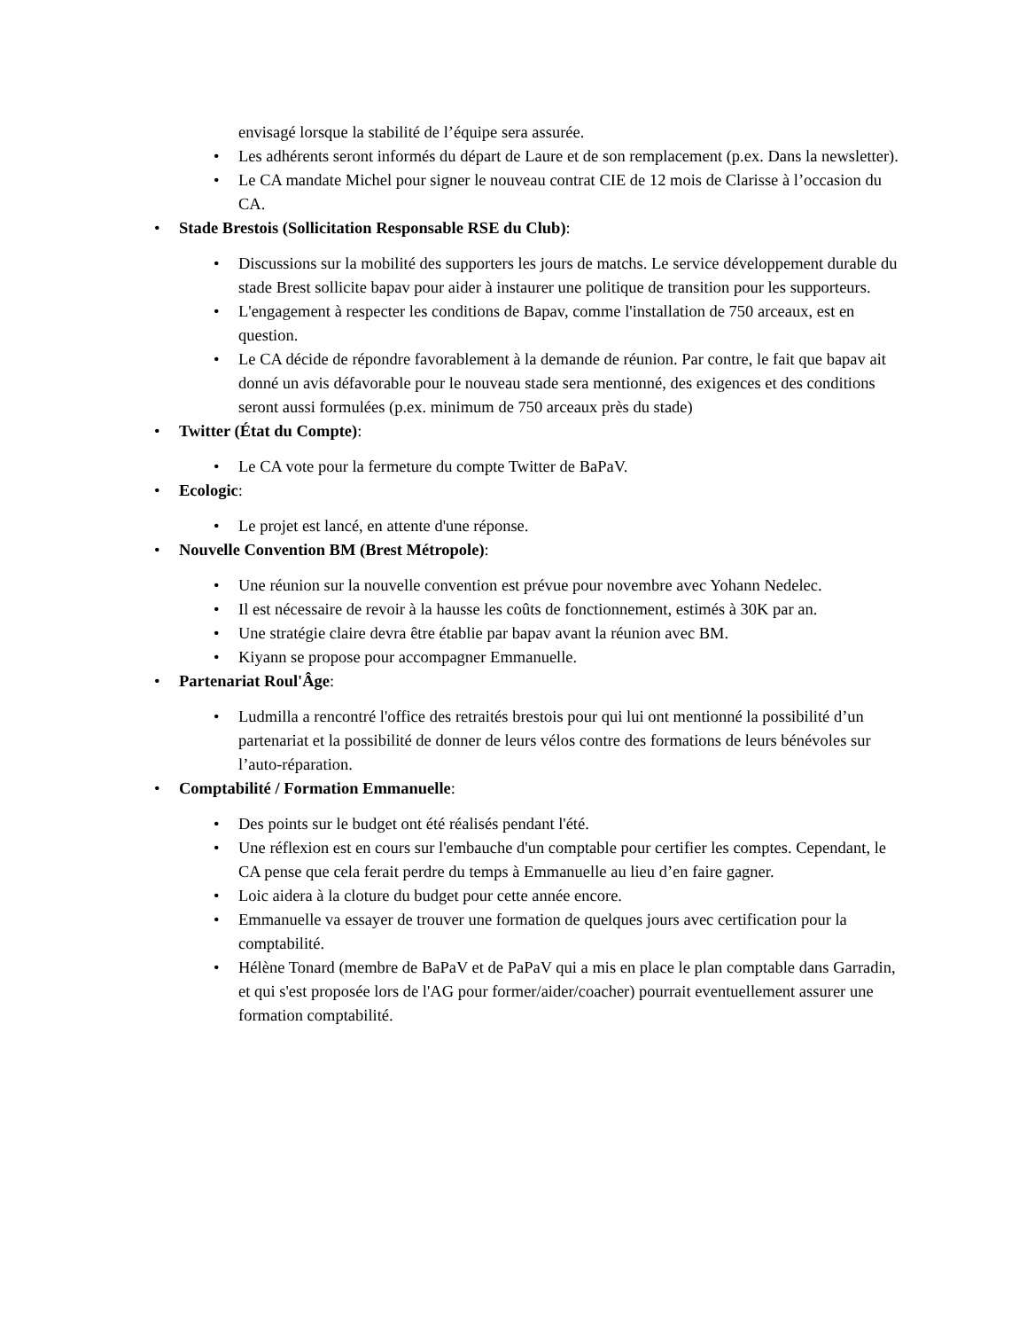envisagé lorsque la stabilité de l’équipe sera assurée.
• Les adhérents seront informés du départ de Laure et de son remplacement (p.ex. Dans la newsletter).
• Le CA mandate Michel pour signer le nouveau contrat CIE de 12 mois de Clarisse à l’occasion du CA.
• Stade Brestois (Sollicitation Responsable RSE du Club):
• Discussions sur la mobilité des supporters les jours de matchs. Le service développement durable du stade Brest sollicite bapav pour aider à instaurer une politique de transition pour les supporteurs.
• L'engagement à respecter les conditions de Bapav, comme l'installation de 750 arceaux, est en question.
• Le CA décide de répondre favorablement à la demande de réunion. Par contre, le fait que bapav ait donné un avis défavorable pour le nouveau stade sera mentionné, des exigences et des conditions seront aussi formulées (p.ex. minimum de 750 arceaux près du stade)
• Twitter (État du Compte):
• Le CA vote pour la fermeture du compte Twitter de BaPaV.
• Ecologic:
• Le projet est lancé, en attente d'une réponse.
• Nouvelle Convention BM (Brest Métropole):
• Une réunion sur la nouvelle convention est prévue pour novembre avec Yohann Nedelec.
• Il est nécessaire de revoir à la hausse les coûts de fonctionnement, estimés à 30K par an.
• Une stratégie claire devra être établie par bapav avant la réunion avec BM.
• Kiyann se propose pour accompagner Emmanuelle.
• Partenariat Roul'Âge:
• Ludmilla a rencontré l'office des retraités brestois pour qui lui ont mentionné la possibilité d’un partenariat et la possibilité de donner de leurs vélos contre des formations de leurs bénévoles sur l’auto-réparation.
• Comptabilité / Formation Emmanuelle:
• Des points sur le budget ont été réalisés pendant l'été.
• Une réflexion est en cours sur l'embauche d'un comptable pour certifier les comptes. Cependant, le CA pense que cela ferait perdre du temps à Emmanuelle au lieu d’en faire gagner.
• Loic aidera à la cloture du budget pour cette année encore.
• Emmanuelle va essayer de trouver une formation de quelques jours avec certification pour la comptabilité.
• Hélène Tonard (membre de BaPaV et de PaPaV qui a mis en place le plan comptable dans Garradin, et qui s'est proposée lors de l'AG pour former/aider/coacher) pourrait eventuellement assurer une formation comptabilité.